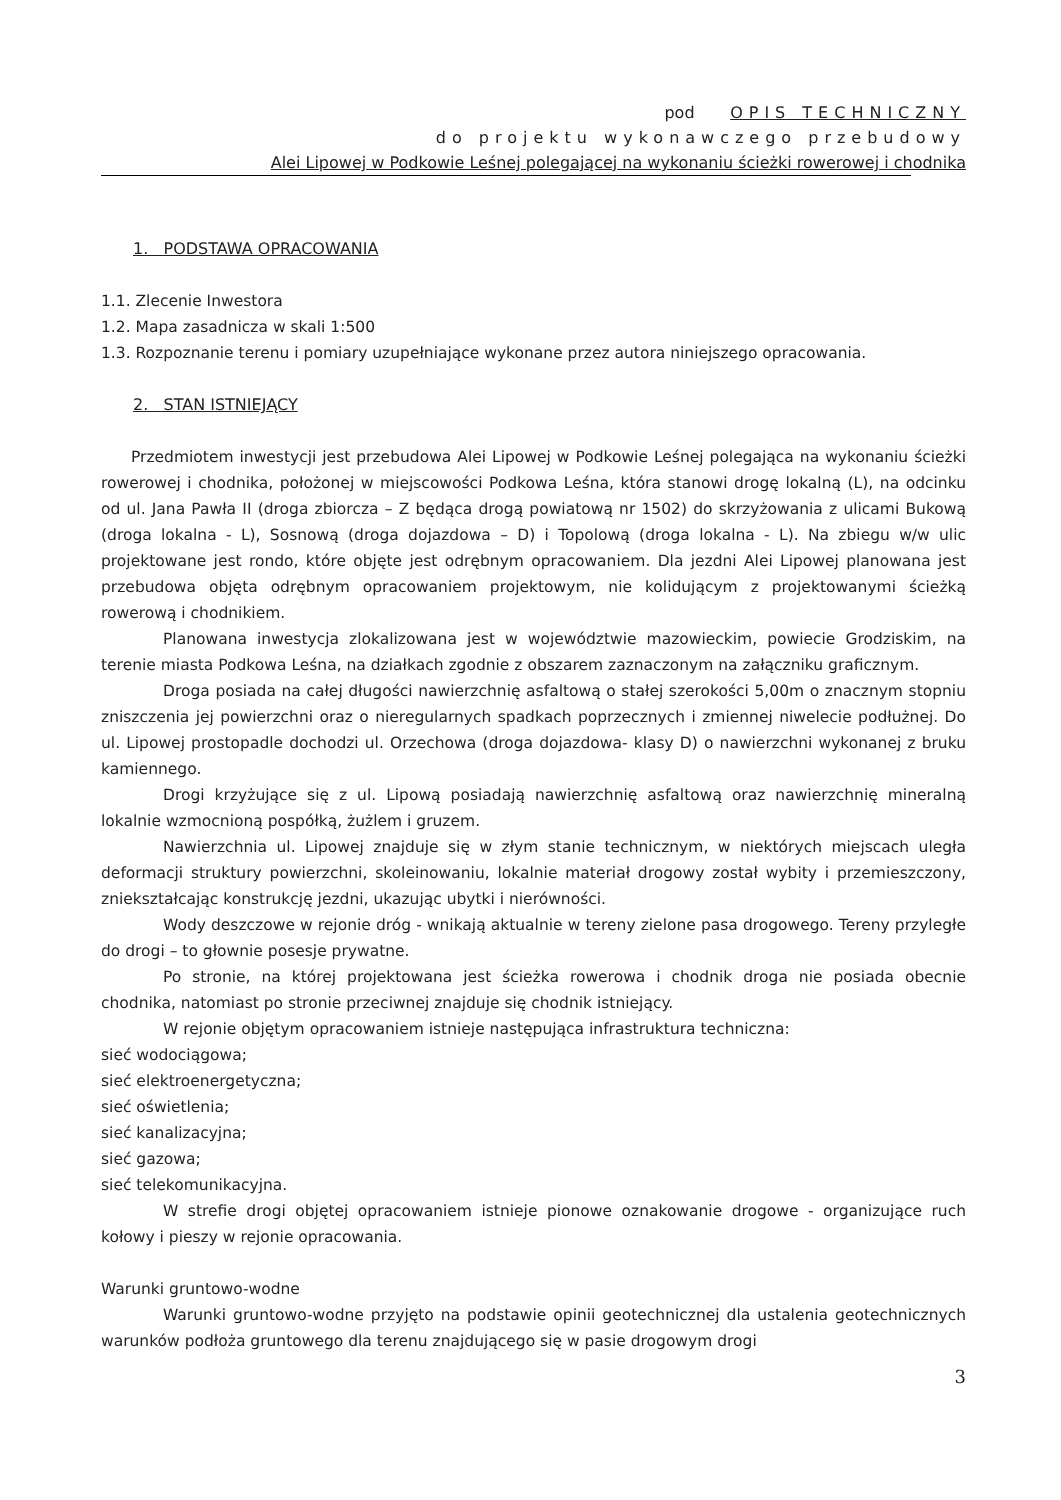pod OPIS TECHNICZNY
do projektu wykonawczego przebudowy
Alei Lipowej w Podkowie Leśnej polegającej na wykonaniu ścieżki rowerowej i chodnika
1. PODSTAWA OPRACOWANIA
1.1. Zlecenie Inwestora
1.2. Mapa zasadnicza w skali 1:500
1.3. Rozpoznanie terenu i pomiary uzupełniające wykonane przez autora niniejszego opracowania.
2. STAN ISTNIEJĄCY
Przedmiotem inwestycji jest przebudowa Alei Lipowej w Podkowie Leśnej polegająca na wykonaniu ścieżki rowerowej i chodnika, położonej w miejscowości Podkowa Leśna, która stanowi drogę lokalną (L), na odcinku od ul. Jana Pawła II (droga zbiorcza – Z będąca drogą powiatową nr 1502) do skrzyżowania z ulicami Bukową (droga lokalna - L), Sosnową (droga dojazdowa – D) i Topolową (droga lokalna - L). Na zbiegu w/w ulic projektowane jest rondo, które objęte jest odrębnym opracowaniem. Dla jezdni Alei Lipowej planowana jest przebudowa objęta odrębnym opracowaniem projektowym, nie kolidującym z projektowanymi ścieżką rowerową i chodnikiem.
Planowana inwestycja zlokalizowana jest w województwie mazowieckim, powiecie Grodziskim, na terenie miasta Podkowa Leśna, na działkach zgodnie z obszarem zaznaczonym na załączniku graficznym.
Droga posiada na całej długości nawierzchnię asfaltową o stałej szerokości 5,00m o znacznym stopniu zniszczenia jej powierzchni oraz o nieregularnych spadkach poprzecznych i zmiennej niwelecie podłużnej. Do ul. Lipowej prostopadle dochodzi ul. Orzechowa (droga dojazdowa- klasy D) o nawierzchni wykonanej z bruku kamiennego.
Drogi krzyżujące się z ul. Lipową posiadają nawierzchnię asfaltową oraz nawierzchnię mineralną lokalnie wzmocnioną pospółką, żużlem i gruzem.
Nawierzchnia ul. Lipowej znajduje się w złym stanie technicznym, w niektórych miejscach uległa deformacji struktury powierzchni, skoleinowaniu, lokalnie materiał drogowy został wybity i przemieszczony, zniekształcając konstrukcję jezdni, ukazując ubytki i nierówności.
Wody deszczowe w rejonie dróg - wnikają aktualnie w tereny zielone pasa drogowego. Tereny przyległe do drogi – to głownie posesje prywatne.
Po stronie, na której projektowana jest ścieżka rowerowa i chodnik droga nie posiada obecnie chodnika, natomiast po stronie przeciwnej znajduje się chodnik istniejący.
W rejonie objętym opracowaniem istnieje następująca infrastruktura techniczna:
sieć wodociągowa;
sieć elektroenergetyczna;
sieć oświetlenia;
sieć kanalizacyjna;
sieć gazowa;
sieć telekomunikacyjna.
W strefie drogi objętej opracowaniem istnieje pionowe oznakowanie drogowe - organizujące ruch kołowy i pieszy w rejonie opracowania.
Warunki gruntowo-wodne
Warunki gruntowo-wodne przyjęto na podstawie opinii geotechnicznej dla ustalenia geotechnicznych warunków podłoża gruntowego dla terenu znajdującego się w pasie drogowym drogi
3